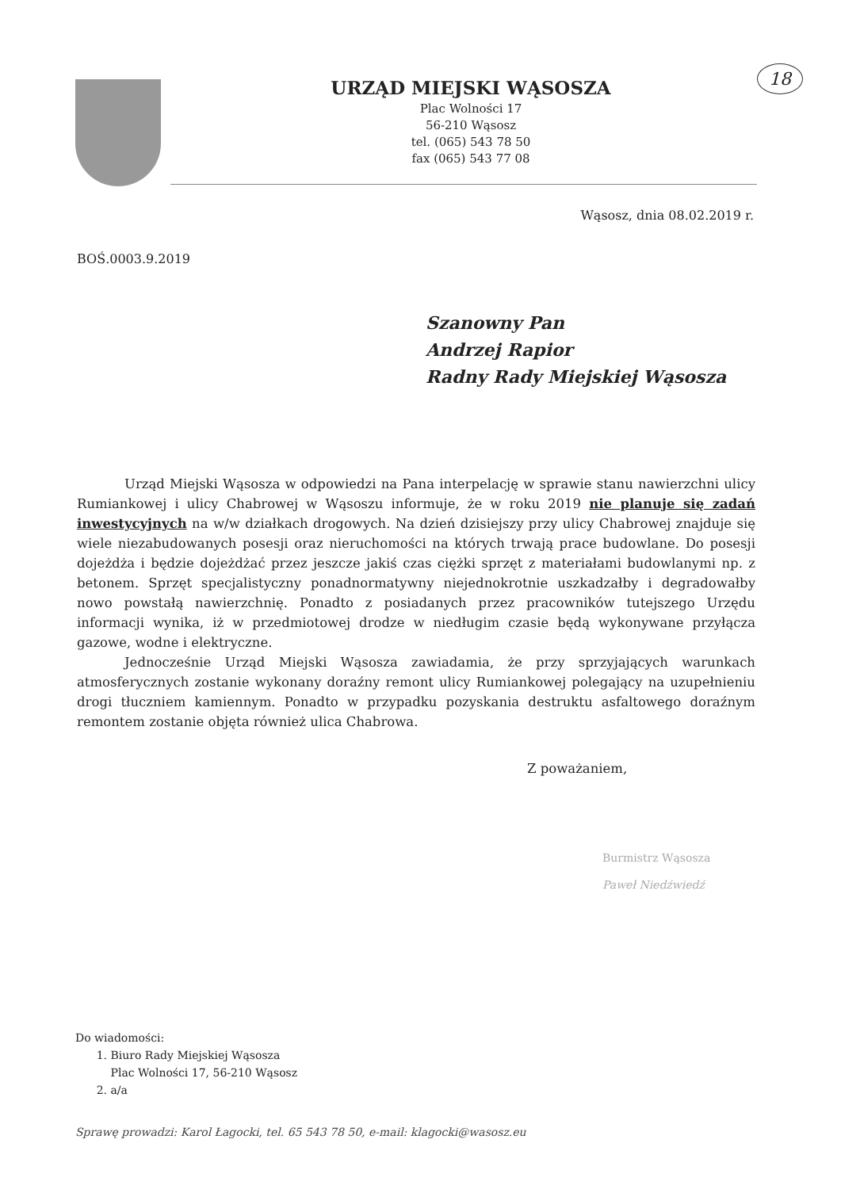URZĄD MIEJSKI WĄSOSZA
Plac Wolności 17
56-210 Wąsosz
tel. (065) 543 78 50
fax (065) 543 77 08
18
Wąsosz, dnia 08.02.2019 r.
BOŚ.0003.9.2019
Szanowny Pan
Andrzej Rapior
Radny Rady Miejskiej Wąsosza
Urząd Miejski Wąsosza w odpowiedzi na Pana interpelację w sprawie stanu nawierzchni ulicy Rumiankowej i ulicy Chabrowej w Wąsoszu informuje, że w roku 2019 nie planuje się zadań inwestycyjnych na w/w działkach drogowych. Na dzień dzisiejszy przy ulicy Chabrowej znajduje się wiele niezabudowanych posesji oraz nieruchomości na których trwają prace budowlane. Do posesji dojeżdża i będzie dojeżdżać przez jeszcze jakiś czas ciężki sprzęt z materiałami budowlanymi np. z betonem. Sprzęt specjalistyczny ponadnormatywny niejednokrotnie uszkadzałby i degradowałby nowo powstałą nawierzchnię. Ponadto z posiadanych przez pracowników tutejszego Urzędu informacji wynika, iż w przedmiotowej drodze w niedługim czasie będą wykonywane przyłącza gazowe, wodne i elektryczne.
Jednocześnie Urząd Miejski Wąsosza zawiadamia, że przy sprzyjających warunkach atmosferycznych zostanie wykonany doraźny remont ulicy Rumiankowej polegający na uzupełnieniu drogi tłuczniem kamiennym. Ponadto w przypadku pozyskania destruktu asfaltowego doraźnym remontem zostanie objęta również ulica Chabrowa.
Z poważaniem,
Burmistrz Wąsosza
Paweł Niedźwiedź
Do wiadomości:
1. Biuro Rady Miejskiej Wąsosza
Plac Wolności 17, 56-210 Wąsosz
2. a/a
Sprawę prowadzi: Karol Łagocki, tel. 65 543 78 50, e-mail: klagocki@wasosz.eu